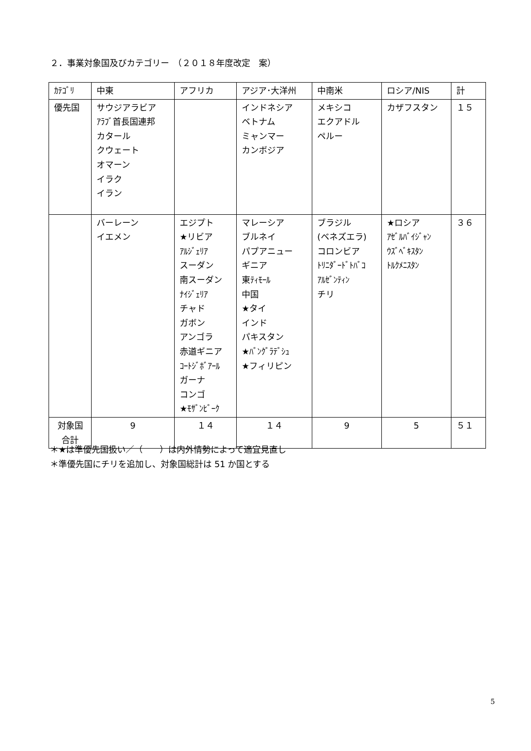２．事業対象国及びカテゴリー　（２０１８年度改定　案）
| ｶﾃｺﾞﾘ | 中東 | アフリカ | アジア･大洋州 | 中南米 | ロシア/NIS | 計 |
| --- | --- | --- | --- | --- | --- | --- |
| 優先国 | サウジアラビア ｱﾗﾌﾞ首長国連邦 カタール クウェート オマーン イラク イラン | | インドネシア ベトナム ミャンマー カンボジア | メキシコ エクアドル ペルー | カザフスタン | １５ |
| | バーレーン イエメン | エジプト ★リビア ｱﾙｼﾞｪﾘｱ スーダン 南スーダン ﾅｲｼﾞｪﾘｱ チャド ガボン アンゴラ 赤道ギニア ｺｰﾄｼﾞﾎﾞｱｰﾙ ガーナ コンゴ ★ﾓｻﾞﾝﾋﾞｰｸ | マレーシア ブルネイ パプアニュー ギニア 東ﾃｨﾓｰﾙ 中国 ★タイ インド パキスタン ★ﾊﾞﾝｸﾞﾗﾃﾞｼｭ ★フィリピン | ブラジル (ベネズエラ) コロンビア ﾄﾘﾆﾀﾞｰﾄﾞﾄﾊﾞｺ ｱﾙｾﾞﾝﾃｨﾝ チリ | ★ロシア ｱｾﾞﾙﾊﾞｲｼﾞｬﾝ ｳｽﾞﾍﾞｷｽﾀﾝ ﾄﾙｸﾒﾆｽﾀﾝ | ３６ |
| 対象国 合計 | 9 | １４ | １４ | 9 | 5 | ５１ |
＊★は準優先国扱い／（　　）は内外情勢によって適宜見直し
＊準優先国にチリを追加し、対象国総計は 51 か国とする
5